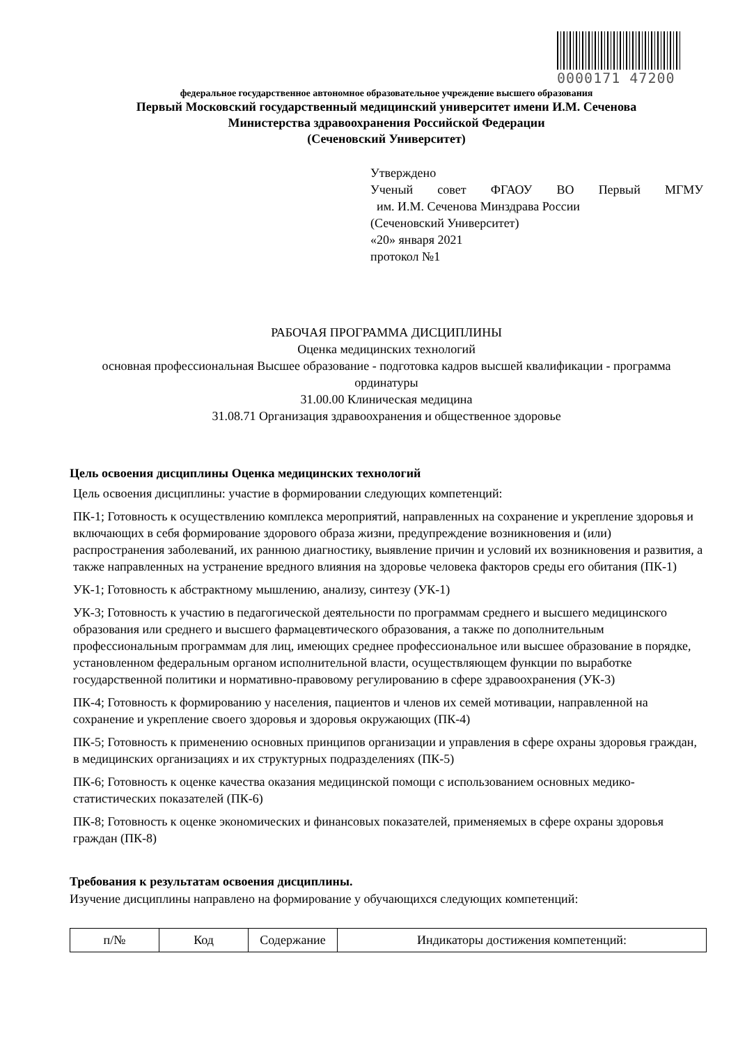0000171 47200
федеральное государственное автономное образовательное учреждение высшего образования
Первый Московский государственный медицинский университет имени И.М. Сеченова
Министерства здравоохранения Российской Федерации
(Сеченовский Университет)
Утверждено
Ученый совет ФГАОУ ВО Первый МГМУ
им. И.М. Сеченова Минздрава России
(Сеченовский Университет)
«20» января 2021
протокол №1
РАБОЧАЯ ПРОГРАММА ДИСЦИПЛИНЫ
Оценка медицинских технологий
основная профессиональная Высшее образование - подготовка кадров высшей квалификации - программа ординатуры
31.00.00 Клиническая медицина
31.08.71 Организация здравоохранения и общественное здоровье
Цель освоения дисциплины Оценка медицинских технологий
Цель освоения дисциплины: участие в формировании следующих компетенций:
ПК-1; Готовность к осуществлению комплекса мероприятий, направленных на сохранение и укрепление здоровья и включающих в себя формирование здорового образа жизни, предупреждение возникновения и (или) распространения заболеваний, их раннюю диагностику, выявление причин и условий их возникновения и развития, а также направленных на устранение вредного влияния на здоровье человека факторов среды его обитания (ПК-1)
УК-1; Готовность к абстрактному мышлению, анализу, синтезу (УК-1)
УК-3; Готовность к участию в педагогической деятельности по программам среднего и высшего медицинского образования или среднего и высшего фармацевтического образования, а также по дополнительным профессиональным программам для лиц, имеющих среднее профессиональное или высшее образование в порядке, установленном федеральным органом исполнительной власти, осуществляющем функции по выработке государственной политики и нормативно-правовому регулированию в сфере здравоохранения (УК-3)
ПК-4; Готовность к формированию у населения, пациентов и членов их семей мотивации, направленной на сохранение и укрепление своего здоровья и здоровья окружающих (ПК-4)
ПК-5; Готовность к применению основных принципов организации и управления в сфере охраны здоровья граждан, в медицинских организациях и их структурных подразделениях (ПК-5)
ПК-6; Готовность к оценке качества оказания медицинской помощи с использованием основных медико-статистических показателей (ПК-6)
ПК-8; Готовность к оценке экономических и финансовых показателей, применяемых в сфере охраны здоровья граждан (ПК-8)
Требования к результатам освоения дисциплины.
Изучение дисциплины направлено на формирование у обучающихся следующих компетенций:
| п/№ | Код | Содержание | Индикаторы достижения компетенций: |